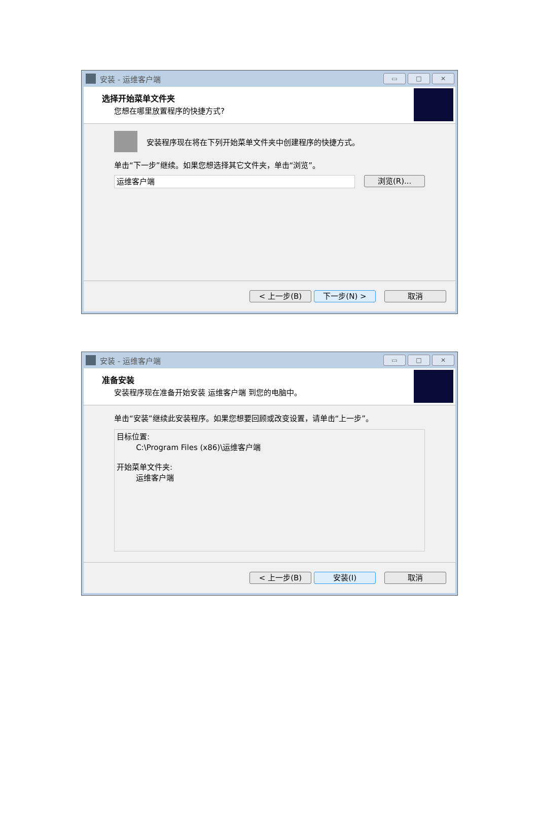安装 - 运维客户端
▭ □ ✕
选择开始菜单文件夹
您想在哪里放置程序的快捷方式?
安装程序现在将在下列开始菜单文件夹中创建程序的快捷方式。
单击“下一步”继续。如果您想选择其它文件夹，单击“浏览”。
运维客户端
浏览(R)...
< 上一步(B) 下一步(N) > 取消
安装 - 运维客户端
▭ □ ✕
准备安装
安装程序现在准备开始安装 运维客户端 到您的电脑中。
单击“安装”继续此安装程序。如果您想要回顾或改变设置，请单击“上一步”。
目标位置:
C:\Program Files (x86)\运维客户端
开始菜单文件夹:
运维客户端
< 上一步(B) 安装(I) 取消